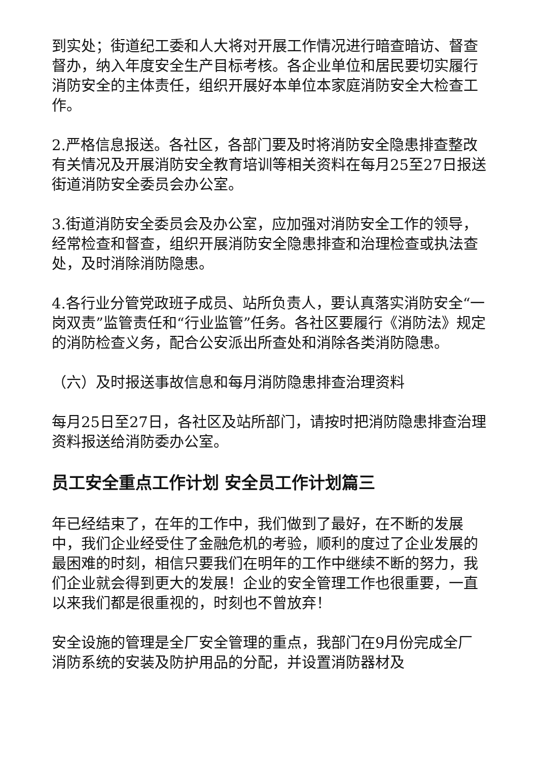到实处；街道纪工委和人大将对开展工作情况进行暗查暗访、督查督办，纳入年度安全生产目标考核。各企业单位和居民要切实履行消防安全的主体责任，组织开展好本单位本家庭消防安全大检查工作。
2.严格信息报送。各社区，各部门要及时将消防安全隐患排查整改有关情况及开展消防安全教育培训等相关资料在每月25至27日报送街道消防安全委员会办公室。
3.街道消防安全委员会及办公室，应加强对消防安全工作的领导，经常检查和督查，组织开展消防安全隐患排查和治理检查或执法查处，及时消除消防隐患。
4.各行业分管党政班子成员、站所负责人，要认真落实消防安全“一岗双责”监管责任和“行业监管”任务。各社区要履行《消防法》规定的消防检查义务，配合公安派出所查处和消除各类消防隐患。
（六）及时报送事故信息和每月消防隐患排查治理资料
每月25日至27日，各社区及站所部门，请按时把消防隐患排查治理资料报送给消防委办公室。
员工安全重点工作计划 安全员工作计划篇三
年已经结束了，在年的工作中，我们做到了最好，在不断的发展中，我们企业经受住了金融危机的考验，顺利的度过了企业发展的最困难的时刻，相信只要我们在明年的工作中继续不断的努力，我们企业就会得到更大的发展！企业的安全管理工作也很重要，一直以来我们都是很重视的，时刻也不曾放弃！
安全设施的管理是全厂安全管理的重点，我部门在9月份完成全厂消防系统的安装及防护用品的分配，并设置消防器材及